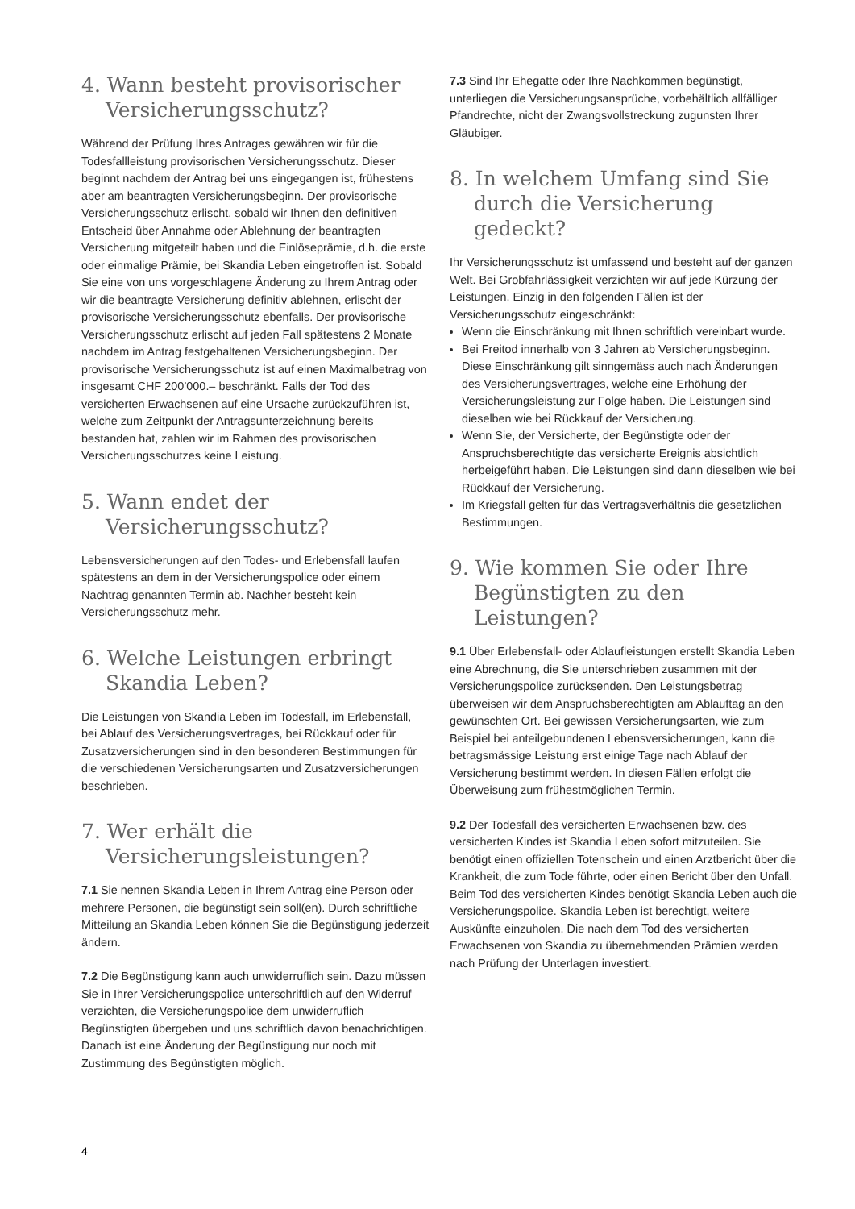4. Wann besteht provisorischer Versicherungsschutz?
Während der Prüfung Ihres Antrages gewähren wir für die Todesfallleistung provisorischen Versicherungsschutz. Dieser beginnt nachdem der Antrag bei uns eingegangen ist, frühestens aber am beantragten Versicherungsbeginn. Der provisorische Versicherungsschutz erlischt, sobald wir Ihnen den definitiven Entscheid über Annahme oder Ablehnung der beantragten Versicherung mitgeteilt haben und die Einlöse­prämie, d.h. die erste oder einmalige Prämie, bei Skandia Leben eingetroffen ist. Sobald Sie eine von uns vorgeschlagene Änderung zu Ihrem Antrag oder wir die beantragte Versicherung definitiv ablehnen, erlischt der provisorische Versicherungs­schutz ebenfalls. Der provisorische Versicherungsschutz erlischt auf jeden Fall spätestens 2 Monate nachdem im Antrag festgehaltenen Versicherungsbeginn. Der provisorische Versicherungsschutz ist auf einen Maximalbetrag von insgesamt CHF 200’000.– beschränkt. Falls der Tod des versicherten Erwachsenen auf eine Ursache zurückzuführen ist, welche zum Zeitpunkt der Antragsunterzeichnung bereits bestanden hat, zahlen wir im Rahmen des provisorischen Versicherungs­schutzes keine Leistung.
5. Wann endet der Versicherungsschutz?
Lebensversicherungen auf den Todes- und Erlebensfall laufen spätestens an dem in der Versicherungspolice oder einem Nachtrag genannten Termin ab. Nachher besteht kein Versicherungsschutz mehr.
6. Welche Leistungen erbringt Skandia Leben?
Die Leistungen von Skandia Leben im Todesfall, im Erlebensfall, bei Ablauf des Versicherungsvertrages, bei Rückkauf oder für Zusatzversicherungen sind in den besonderen Bestimmungen für die verschiedenen Versicherungsarten und Zusatz­versicherungen beschrieben.
7. Wer erhält die Versicherungsleistungen?
7.1 Sie nennen Skandia Leben in Ihrem Antrag eine Person oder mehrere Personen, die begünstigt sein soll(en). Durch schriftliche Mitteilung an Skandia Leben können Sie die Begünstigung jederzeit ändern.
7.2 Die Begünstigung kann auch unwiderruflich sein. Dazu müssen Sie in Ihrer Versicherungspolice unterschriftlich auf den Widerruf verzichten, die Versicherungspolice dem unwiderruflich Begünstigten übergeben und uns schriftlich davon benach­richtigen. Danach ist eine Änderung der Begünstigung nur noch mit Zustimmung des Begünstigten möglich.
7.3 Sind Ihr Ehegatte oder Ihre Nachkommen begünstigt, unterliegen die Versicherungsansprüche, vorbehältlich allfälliger Pfandrechte, nicht der Zwangsvollstreckung zugunsten Ihrer Gläubiger.
8. In welchem Umfang sind Sie durch die Versicherung gedeckt?
Ihr Versicherungsschutz ist umfassend und besteht auf der ganzen Welt. Bei Grobfahrlässigkeit verzichten wir auf jede Kürzung der Leistungen. Einzig in den folgenden Fällen ist der Versicherungsschutz eingeschränkt:
Wenn die Einschränkung mit Ihnen schriftlich vereinbart wurde.
Bei Freitod innerhalb von 3 Jahren ab Versicherungsbeginn. Diese Einschränkung gilt sinngemäss auch nach Änderungen des Versicherungsvertrages, welche eine Erhöhung der Versicherungsleistung zur Folge haben. Die Leistungen sind dieselben wie bei Rückkauf der Versicherung.
Wenn Sie, der Versicherte, der Begünstigte oder der Anspruchsberechtigte das versicherte Ereignis absichtlich herbeigeführt haben. Die Leistungen sind dann dieselben wie bei Rückkauf der Versicherung.
Im Kriegsfall gelten für das Vertragsverhältnis die gesetzlichen Bestimmungen.
9. Wie kommen Sie oder Ihre Begünstigten zu den Leistungen?
9.1 Über Erlebensfall- oder Ablaufleistungen erstellt Skandia Leben eine Abrechnung, die Sie unterschrieben zusammen mit der Versicherungspolice zurücksenden. Den Leistungsbetrag überweisen wir dem Anspruchsberechtigten am Ablauftag an den gewünschten Ort. Bei gewissen Versicherungsarten, wie zum Beispiel bei anteilgebundenen Lebensversicherungen, kann die betragsmässige Leistung erst einige Tage nach Ablauf der Versicherung bestimmt werden. In diesen Fällen erfolgt die Überweisung zum frühestmöglichen Termin.
9.2 Der Todesfall des versicherten Erwachsenen bzw. des versicherten Kindes ist Skandia Leben sofort mitzuteilen. Sie benötigt einen offiziellen Totenschein und einen Arztbericht über die Krankheit, die zum Tode führte, oder einen Bericht über den Unfall. Beim Tod des versicherten Kindes benötigt Skandia Leben auch die Versicherungspolice. Skandia Leben ist berechtigt, weitere Auskünfte einzuholen. Die nach dem Tod des versicherten Erwachsenen von Skandia zu über­nehmenden Prämien werden nach Prüfung der Unterlagen investiert.
4